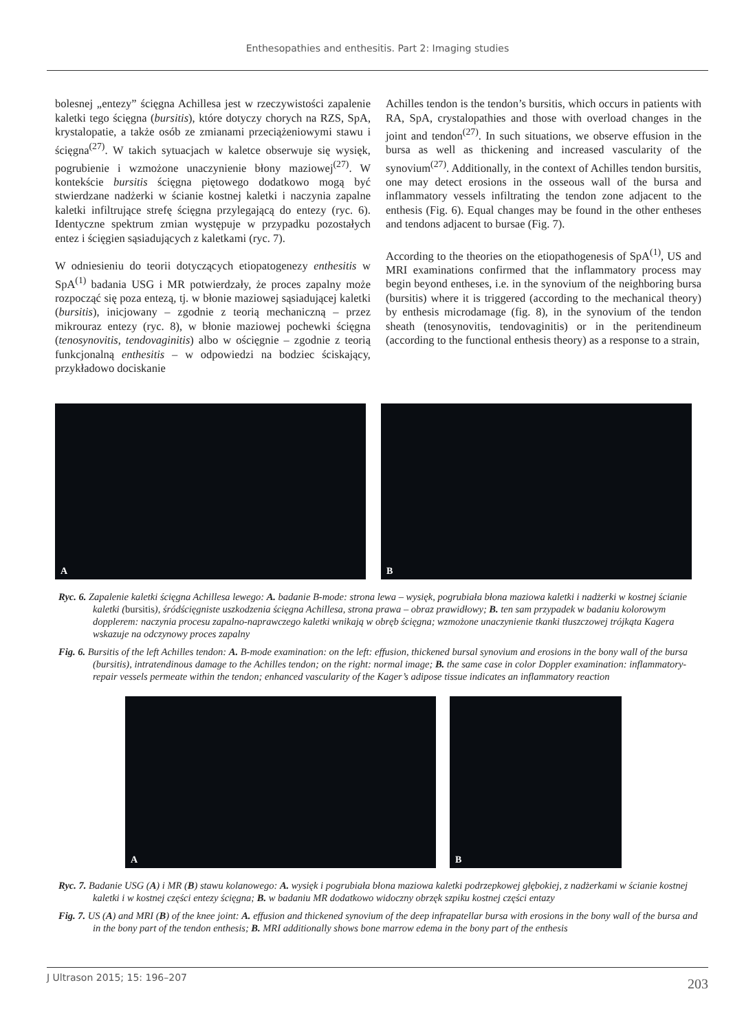Enthesopathies and enthesitis. Part 2: Imaging studies
bolesnej „entezy” ścięgna Achillesa jest w rzeczywistości zapalenie kaletki tego ścięgna (bursitis), które dotyczy chorych na RZS, SpA, krystalopatie, a także osób ze zmianami przeciążeniowymi stawu i ścięgna<sup>(27)</sup>. W takich sytuacjach w kaletce obserwuje się wysięk, pogrubienie i wzmożone unaczynienie błony maziowej<sup>(27)</sup>. W kontekście bursitis ścięgna piętowego dodatkowo mogą być stwierdzane nadżerki w ścianie kostnej kaletki i naczynia zapalne kaletki infiltrujące strefę ścięgna przylegającą do entezy (ryc. 6). Identyczne spektrum zmian występuje w przypadku pozostałych entez i ścięgien sąsiadujących z kaletkami (ryc. 7).
W odniesieniu do teorii dotyczących etiopatogenezy enthesitis w SpA<sup>(1)</sup> badania USG i MR potwierdzały, że proces zapalny może rozpocząć się poza entezą, tj. w błonie maziowej sąsiadującej kaletki (bursitis), inicjowany – zgodnie z teorią mechaniczną – przez mikrouraz entezy (ryc. 8), w błonie maziowej pochewki ścięgna (tenosynovitis, tendovaginitis) albo w ościęgnie – zgodnie z teorią funkcjonalną enthesitis – w odpowiedzi na bodziec ściskający, przykładowo dociskanie
Achilles tendon is the tendon’s bursitis, which occurs in patients with RA, SpA, crystalopathies and those with overload changes in the joint and tendon<sup>(27)</sup>. In such situations, we observe effusion in the bursa as well as thickening and increased vascularity of the synovium<sup>(27)</sup>. Additionally, in the context of Achilles tendon bursitis, one may detect erosions in the osseous wall of the bursa and inflammatory vessels infiltrating the tendon zone adjacent to the enthesis (Fig. 6). Equal changes may be found in the other entheses and tendons adjacent to bursae (Fig. 7).
According to the theories on the etiopathogenesis of SpA<sup>(1)</sup>, US and MRI examinations confirmed that the inflammatory process may begin beyond entheses, i.e. in the synovium of the neighboring bursa (bursitis) where it is triggered (according to the mechanical theory) by enthesis microdamage (fig. 8), in the synovium of the tendon sheath (tenosynovitis, tendovaginitis) or in the peritendineum (according to the functional enthesis theory) as a response to a strain,
A
B
Ryc. 6. Zapalenie kaletki ścięgna Achillesa lewego: A. badanie B-mode: strona lewa – wysięk, pogrubiała błona maziowa kaletki i nadżerki w kostnej ścianie kaletki (bursitis), śródścięgniste uszkodzenia ścięgna Achillesa, strona prawa – obraz prawidłowy; B. ten sam przypadek w badaniu kolorowym dopplerem: naczynia procesu zapalno-naprawczego kaletki wnikają w obręb ścięgna; wzmożone unaczynienie tkanki tłuszczowej trójkąta Kagera wskazuje na odczynowy proces zapalny
Fig. 6. Bursitis of the left Achilles tendon: A. B-mode examination: on the left: effusion, thickened bursal synovium and erosions in the bony wall of the bursa (bursitis), intratendinous damage to the Achilles tendon; on the right: normal image; B. the same case in color Doppler examination: inflammatory-repair vessels permeate within the tendon; enhanced vascularity of the Kager’s adipose tissue indicates an inflammatory reaction
A
B
Ryc. 7. Badanie USG (A) i MR (B) stawu kolanowego: A. wysięk i pogrubiała błona maziowa kaletki podrzepkowej głębokiej, z nadżerkami w ścianie kostnej kaletki i w kostnej części entezy ścięgna; B. w badaniu MR dodatkowo widoczny obrzęk szpiku kostnej części entazy
Fig. 7. US (A) and MRI (B) of the knee joint: A. effusion and thickened synovium of the deep infrapatellar bursa with erosions in the bony wall of the bursa and in the bony part of the tendon enthesis; B. MRI additionally shows bone marrow edema in the bony part of the enthesis
J Ultrason 2015; 15: 196–207
203